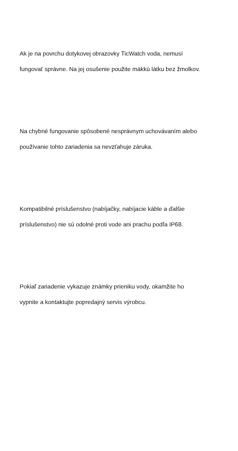Ak je na povrchu dotykovej obrazovky TicWatch voda, nemusí
fungovať správne. Na jej osušenie použite mäkkú látku bez žmolkov.
Na chybné fungovanie spôsobené nesprávnym uchovávaním alebo
používanie tohto zariadenia sa nevzťahuje záruka.
Kompatibilné príslušenstvo (nabíjačky, nabíjacie káble a ďalšie
príslušenstvo) nie sú odolné proti vode ani prachu podľa IP68.
Pokiaľ zariadenie vykazuje známky prieniku vody, okamžite ho
vypnite a kontaktujte popredajný servis výrobcu.